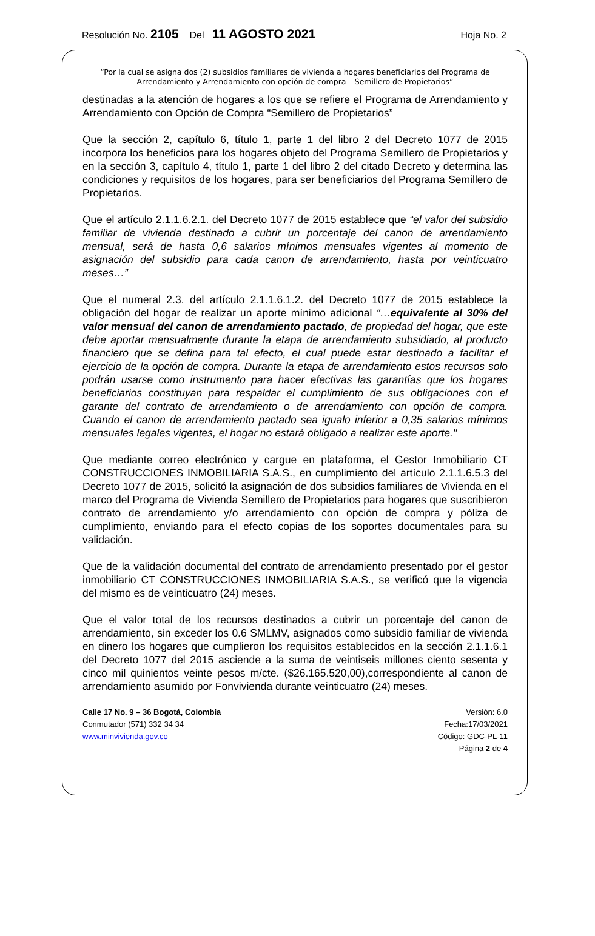Resolución No. 2105 Del 11 AGOSTO 2021 Hoja No. 2
“Por la cual se asigna dos (2) subsidios familiares de vivienda a hogares beneficiarios del Programa de Arrendamiento y Arrendamiento con opción de compra – Semillero de Propietarios”
destinadas a la atención de hogares a los que se refiere el Programa de Arrendamiento y Arrendamiento con Opción de Compra “Semillero de Propietarios”
Que la sección 2, capítulo 6, título 1, parte 1 del libro 2 del Decreto 1077 de 2015 incorpora los beneficios para los hogares objeto del Programa Semillero de Propietarios y en la sección 3, capítulo 4, título 1, parte 1 del libro 2 del citado Decreto y determina las condiciones y requisitos de los hogares, para ser beneficiarios del Programa Semillero de Propietarios.
Que el artículo 2.1.1.6.2.1. del Decreto 1077 de 2015 establece que “el valor del subsidio familiar de vivienda destinado a cubrir un porcentaje del canon de arrendamiento mensual, será de hasta 0,6 salarios mínimos mensuales vigentes al momento de asignación del subsidio para cada canon de arrendamiento, hasta por veinticuatro meses…”
Que el numeral 2.3. del artículo 2.1.1.6.1.2. del Decreto 1077 de 2015 establece la obligación del hogar de realizar un aporte mínimo adicional “…equivalente al 30% del valor mensual del canon de arrendamiento pactado, de propiedad del hogar, que este debe aportar mensualmente durante la etapa de arrendamiento subsidiado, al producto financiero que se defina para tal efecto, el cual puede estar destinado a facilitar el ejercicio de la opción de compra. Durante la etapa de arrendamiento estos recursos solo podrán usarse como instrumento para hacer efectivas las garantías que los hogares beneficiarios constituyan para respaldar el cumplimiento de sus obligaciones con el garante del contrato de arrendamiento o de arrendamiento con opción de compra. Cuando el canon de arrendamiento pactado sea igualo inferior a 0,35 salarios mínimos mensuales legales vigentes, el hogar no estará obligado a realizar este aporte."
Que mediante correo electrónico y cargue en plataforma, el Gestor Inmobiliario CT CONSTRUCCIONES INMOBILIARIA S.A.S., en cumplimiento del artículo 2.1.1.6.5.3 del Decreto 1077 de 2015, solicitó la asignación de dos subsidios familiares de Vivienda en el marco del Programa de Vivienda Semillero de Propietarios para hogares que suscribieron contrato de arrendamiento y/o arrendamiento con opción de compra y póliza de cumplimiento, enviando para el efecto copias de los soportes documentales para su validación.
Que de la validación documental del contrato de arrendamiento presentado por el gestor inmobiliario CT CONSTRUCCIONES INMOBILIARIA S.A.S., se verificó que la vigencia del mismo es de veinticuatro (24) meses.
Que el valor total de los recursos destinados a cubrir un porcentaje del canon de arrendamiento, sin exceder los 0.6 SMLMV, asignados como subsidio familiar de vivienda en dinero los hogares que cumplieron los requisitos establecidos en la sección 2.1.1.6.1 del Decreto 1077 del 2015 asciende a la suma de veintiseis millones ciento sesenta y cinco mil quinientos veinte pesos m/cte. ($26.165.520,00),correspondiente al canon de arrendamiento asumido por Fonvivienda durante veinticuatro (24) meses.
Calle 17 No. 9 – 36 Bogotá, Colombia
Conmutador (571) 332 34 34
www.minvivienda.gov.co
Versión: 6.0
Fecha:17/03/2021
Código: GDC-PL-11
Página 2 de 4